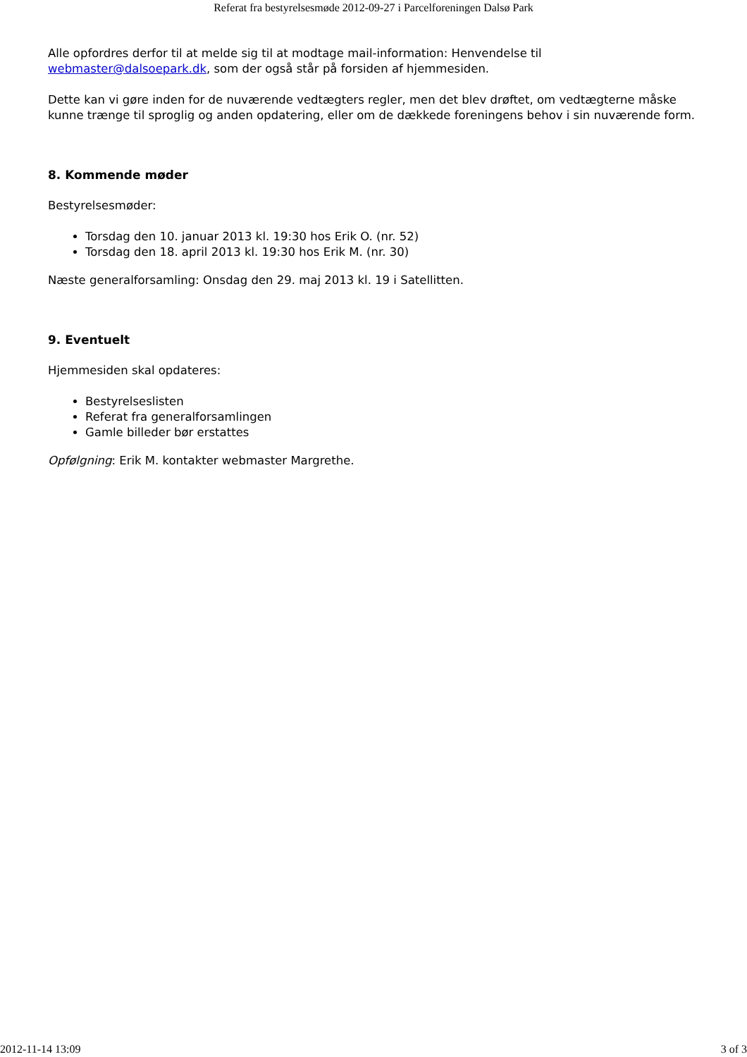Referat fra bestyrelsesmøde 2012-09-27 i Parcelforeningen Dalsø Park
Alle opfordres derfor til at melde sig til at modtage mail-information: Henvendelse til webmaster@dalsoepark.dk, som der også står på forsiden af hjemmesiden.
Dette kan vi gøre inden for de nuværende vedtægters regler, men det blev drøftet, om vedtægterne måske kunne trænge til sproglig og anden opdatering, eller om de dækkede foreningens behov i sin nuværende form.
8. Kommende møder
Bestyrelsesmøder:
Torsdag den 10. januar 2013 kl. 19:30 hos Erik O. (nr. 52)
Torsdag den 18. april 2013 kl. 19:30 hos Erik M. (nr. 30)
Næste generalforsamling: Onsdag den 29. maj 2013 kl. 19 i Satellitten.
9. Eventuelt
Hjemmesiden skal opdateres:
Bestyrelseslisten
Referat fra generalforsamlingen
Gamle billeder bør erstattes
Opfølgning: Erik M. kontakter webmaster Margrethe.
2012-11-14 13:09 3 of 3